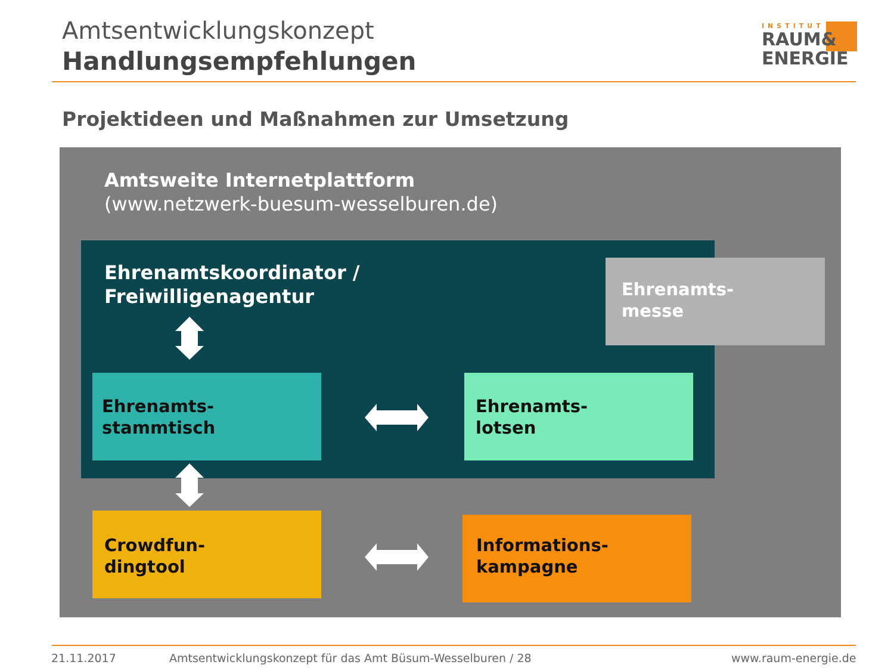Amtsentwicklungskonzept
Handlungsempfehlungen
INSTITUT
RAUM&
ENERGIE
Projektideen und Maßnahmen zur Umsetzung
Amtsweite Internetplattform
(www.netzwerk-buesum-wesselburen.de)
Ehrenamtskoordinator /
Freiwilligenagentur
Ehrenamts-
messe
Ehrenamts-
stammtisch
Ehrenamts-
lotsen
Crowdfun-
dingtool
Informations-
kampagne
21.11.2017
Amtsentwicklungskonzept für das Amt Büsum-Wesselburen / 28
www.raum-energie.de